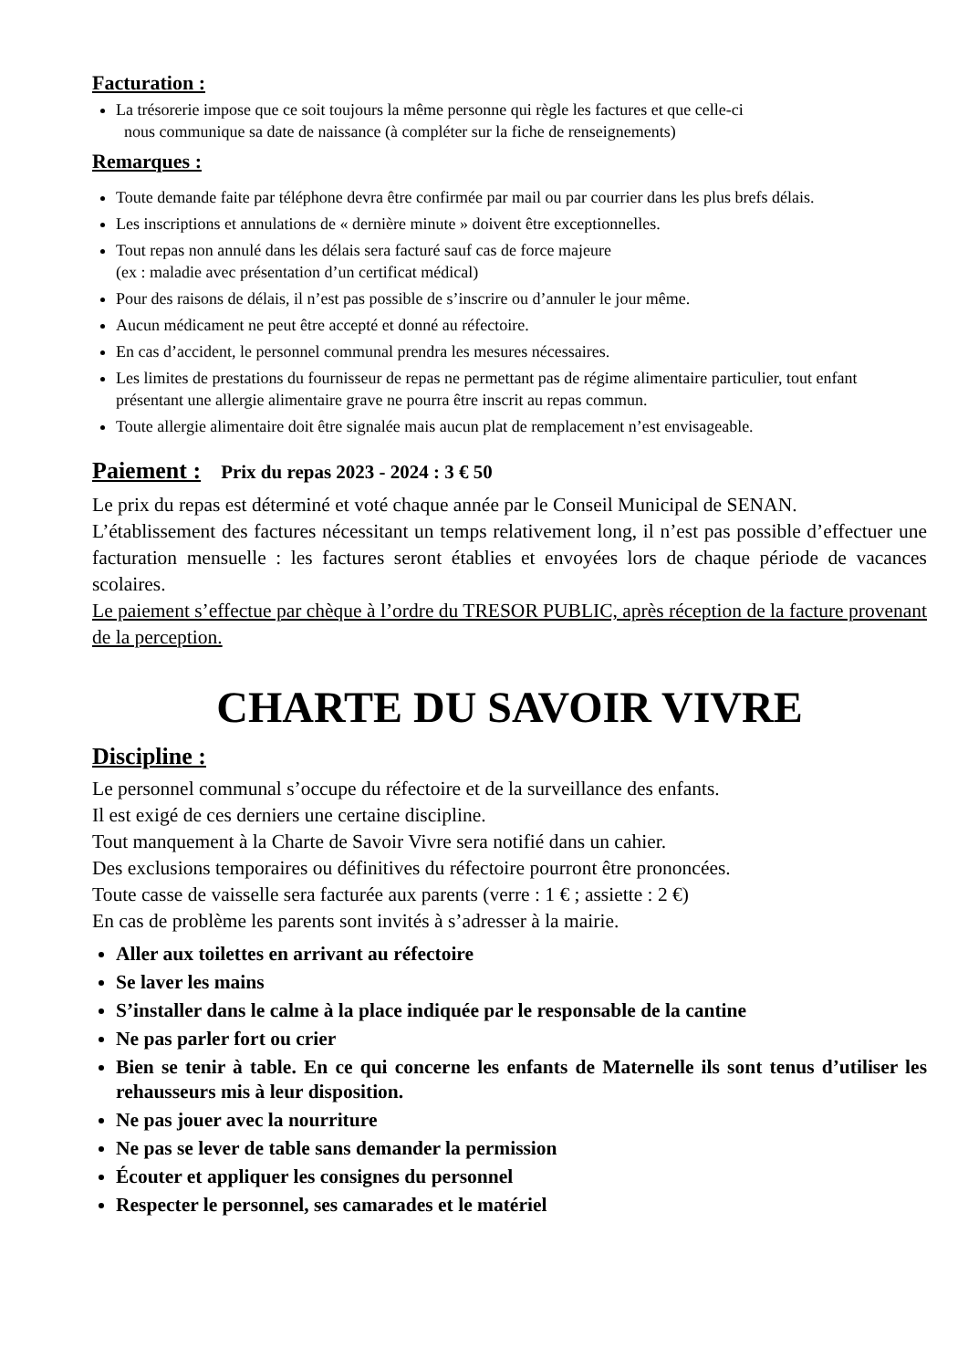Facturation :
La trésorerie impose que ce soit toujours la même personne qui règle les factures et que celle-ci
nous communique sa date de naissance (à compléter sur la fiche de renseignements)
Remarques :
Toute demande faite par téléphone devra être confirmée par mail ou par courrier dans les plus brefs délais.
Les inscriptions et annulations de « dernière minute » doivent être exceptionnelles.
Tout repas non annulé dans les délais sera facturé sauf cas de force majeure
(ex : maladie avec présentation d’un certificat médical)
Pour des raisons de délais, il n’est pas possible de s’inscrire ou d’annuler le jour même.
Aucun médicament ne peut être accepté et donné au réfectoire.
En cas d’accident, le personnel communal prendra les mesures nécessaires.
Les limites de prestations du fournisseur de repas ne permettant pas de régime alimentaire particulier, tout enfant présentant une allergie alimentaire grave ne pourra être inscrit au repas commun.
Toute allergie alimentaire doit être signalée mais aucun plat de remplacement n’est envisageable.
Paiement :
Prix du repas 2023 - 2024 : 3 € 50
Le prix du repas est déterminé et voté chaque année par le Conseil Municipal de SENAN.
L’établissement des factures nécessitant un temps relativement long, il n’est pas possible d’effectuer une facturation mensuelle : les factures seront établies et envoyées lors de chaque période de vacances scolaires.
Le paiement s’effectue par chèque à l’ordre du TRESOR PUBLIC, après réception de la facture provenant de la perception.
CHARTE DU SAVOIR VIVRE
Discipline :
Le personnel communal s’occupe du réfectoire et de la surveillance des enfants.
Il est exigé de ces derniers une certaine discipline.
Tout manquement à la Charte de Savoir Vivre sera notifié dans un cahier.
Des exclusions temporaires ou définitives du réfectoire pourront être prononcées.
Toute casse de vaisselle sera facturée aux parents (verre : 1 € ; assiette : 2 €)
En cas de problème les parents sont invités à s’adresser à la mairie.
Aller aux toilettes en arrivant au réfectoire
Se laver les mains
S’installer dans le calme à la place indiquée par le responsable de la cantine
Ne pas parler fort ou crier
Bien se tenir à table. En ce qui concerne les enfants de Maternelle ils sont tenus d’utiliser les rehausseurs mis à leur disposition.
Ne pas jouer avec la nourriture
Ne pas se lever de table sans demander la permission
Écouter et appliquer les consignes du personnel
Respecter le personnel, ses camarades et le matériel